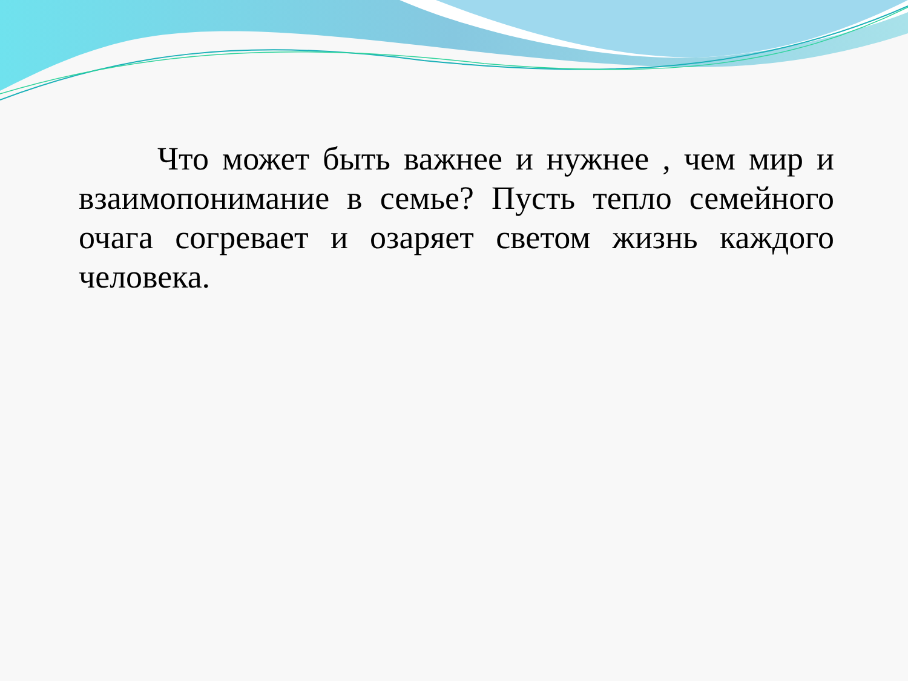Что может быть важнее и нужнее , чем мир и взаимопонимание в семье? Пусть тепло семейного очага согревает и озаряет светом жизнь каждого человека.